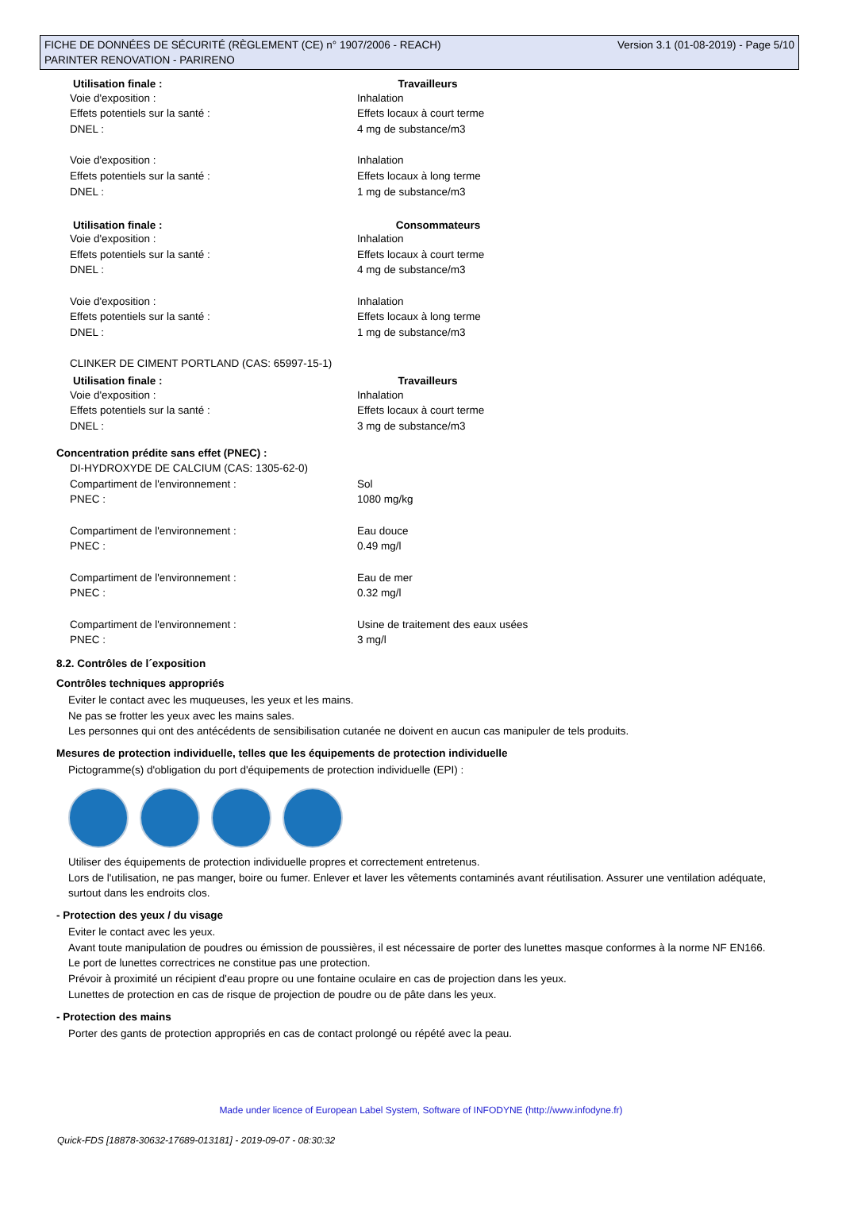FICHE DE DONNÉES DE SÉCURITÉ (RÈGLEMENT (CE) n° 1907/2006 - REACH) Version 3.1 (01-08-2019) - Page 5/10
PARINTER RENOVATION - PARIRENO
| Utilisation finale : | Travailleurs |
| --- | --- |
| Voie d'exposition : | Inhalation |
| Effets potentiels sur la santé : | Effets locaux à court terme |
| DNEL : | 4 mg de substance/m3 |
| Voie d'exposition : | Inhalation |
| Effets potentiels sur la santé : | Effets locaux à long terme |
| DNEL : | 1 mg de substance/m3 |
| Utilisation finale : | Consommateurs |
| Voie d'exposition : | Inhalation |
| Effets potentiels sur la santé : | Effets locaux à court terme |
| DNEL : | 4 mg de substance/m3 |
| Voie d'exposition : | Inhalation |
| Effets potentiels sur la santé : | Effets locaux à long terme |
| DNEL : | 1 mg de substance/m3 |
| CLINKER DE CIMENT PORTLAND (CAS: 65997-15-1) | |
| Utilisation finale : | Travailleurs |
| Voie d'exposition : | Inhalation |
| Effets potentiels sur la santé : | Effets locaux à court terme |
| DNEL : | 3 mg de substance/m3 |
Concentration prédite sans effet (PNEC) :
| DI-HYDROXYDE DE CALCIUM (CAS: 1305-62-0) | |
| Compartiment de l'environnement : | Sol |
| PNEC : | 1080 mg/kg |
| Compartiment de l'environnement : | Eau douce |
| PNEC : | 0.49 mg/l |
| Compartiment de l'environnement : | Eau de mer |
| PNEC : | 0.32 mg/l |
| Compartiment de l'environnement : | Usine de traitement des eaux usées |
| PNEC : | 3 mg/l |
8.2. Contrôles de l´exposition
Contrôles techniques appropriés
Eviter le contact avec les muqueuses, les yeux et les mains.
Ne pas se frotter les yeux avec les mains sales.
Les personnes qui ont des antécédents de sensibilisation cutanée ne doivent en aucun cas manipuler de tels produits.
Mesures de protection individuelle, telles que les équipements de protection individuelle
Pictogramme(s) d'obligation du port d'équipements de protection individuelle (EPI) :
Utiliser des équipements de protection individuelle propres et correctement entretenus.
Lors de l'utilisation, ne pas manger, boire ou fumer. Enlever et laver les vêtements contaminés avant réutilisation. Assurer une ventilation adéquate, surtout dans les endroits clos.
- Protection des yeux / du visage
Eviter le contact avec les yeux.
Avant toute manipulation de poudres ou émission de poussières, il est nécessaire de porter des lunettes masque conformes à la norme NF EN166.
Le port de lunettes correctrices ne constitue pas une protection.
Prévoir à proximité un récipient d'eau propre ou une fontaine oculaire en cas de projection dans les yeux.
Lunettes de protection en cas de risque de projection de poudre ou de pâte dans les yeux.
- Protection des mains
Porter des gants de protection appropriés en cas de contact prolongé ou répété avec la peau.
Made under licence of European Label System, Software of INFODYNE (http://www.infodyne.fr)
Quick-FDS [18878-30632-17689-013181] - 2019-09-07 - 08:30:32